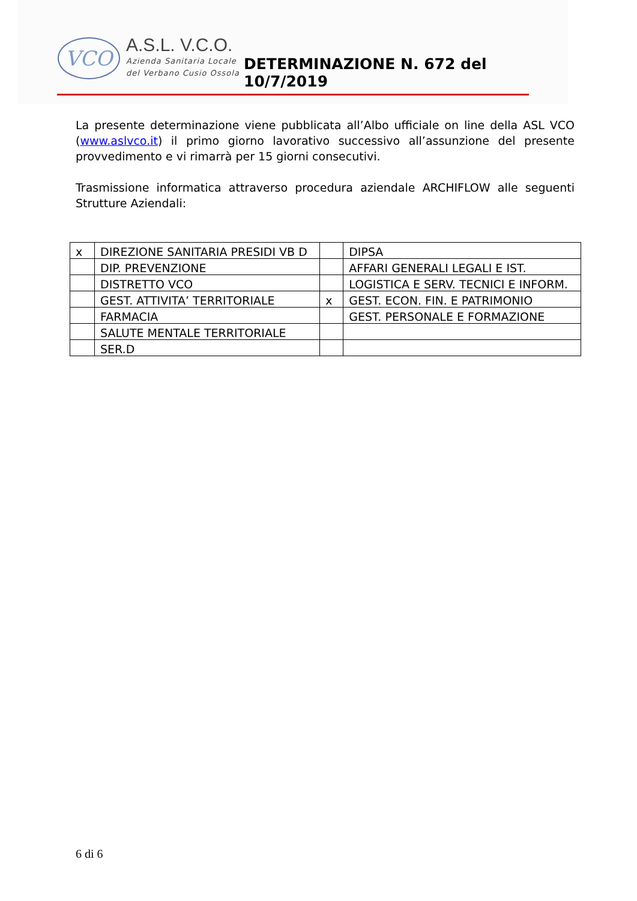VCO
A.S.L. V.C.O.
Azienda Sanitaria Locale
del Verbano Cusio Ossola
DETERMINAZIONE N. 672 del 10/7/2019
La presente determinazione viene pubblicata all’Albo ufficiale on line della ASL VCO (www.aslvco.it) il primo giorno lavorativo successivo all’assunzione del presente provvedimento e vi rimarrà per 15 giorni consecutivi.
Trasmissione informatica attraverso procedura aziendale ARCHIFLOW alle seguenti Strutture Aziendali:
| x | DIREZIONE SANITARIA PRESIDI VB D | | DIPSA |
| | DIP. PREVENZIONE | | AFFARI GENERALI LEGALI E IST. |
| | DISTRETTO VCO | | LOGISTICA E SERV. TECNICI E INFORM. |
| | GEST. ATTIVITA’ TERRITORIALE | x | GEST. ECON. FIN. E PATRIMONIO |
| | FARMACIA | | GEST. PERSONALE E FORMAZIONE |
| | SALUTE MENTALE TERRITORIALE | | |
| | SER.D | | |
6 di 6